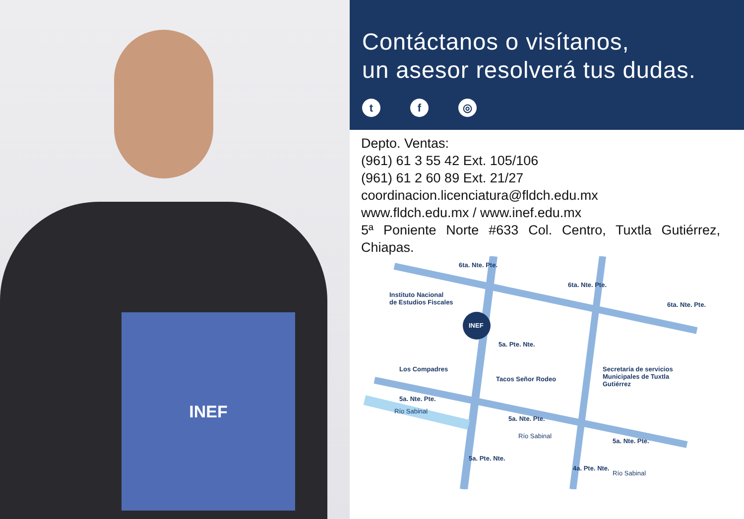INEF
Contáctanos o visítanos,
un asesor resolverá tus dudas.
tf ◎
Depto. Ventas:
(961) 61 3 55 42 Ext. 105/106
(961) 61 2 60 89 Ext. 21/27
coordinacion.licenciatura@fldch.edu.mx
www.fldch.edu.mx / www.inef.edu.mx
5ª Poniente Norte #633 Col. Centro, Tuxtla Gutiérrez, Chiapas.
6ta. Nte. Pte.
6ta. Nte. Pte.
6ta. Nte. Pte.
Instituto Nacional
de Estudios Fiscales
INEF
5a. Pte. Nte.
Los Compadres
Tacos Señor Rodeo
Secretaría de servicios
Municipales de Tuxtla
Gutiérrez
5a. Nte. Pte.
Río Sabinal
5a. Nte. Pte.
Río Sabinal
5a. Nte. Pte.
5a. Pte. Nte.
4a. Pte. Nte.
Río Sabinal